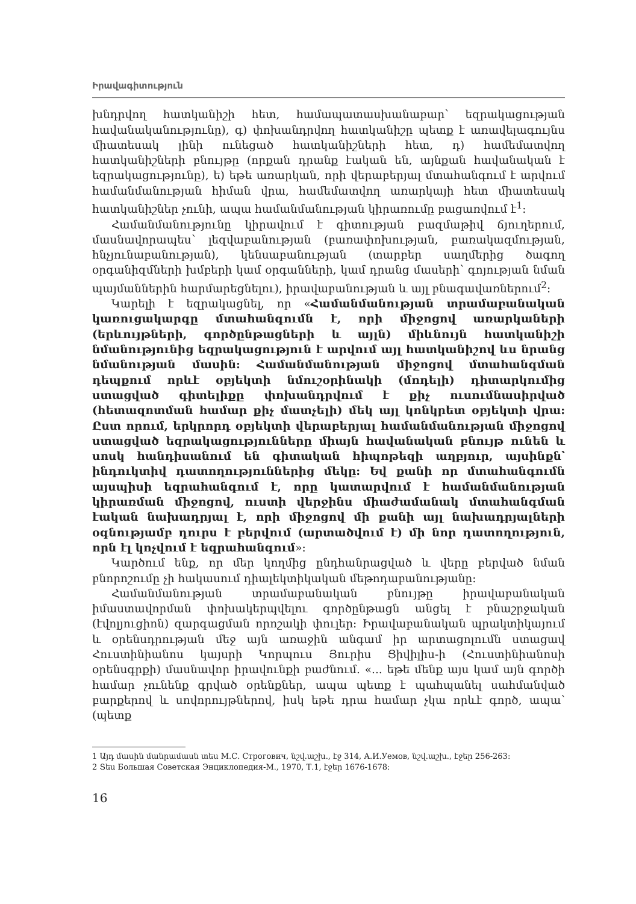Իրավագիտություն
խնդրվող հատկանիշի հետ, համապատասխանաբար՝ եզրակացության հավանականությունը), գ) փոխանդրվող հատկանիշը պետք է առավելագույնս միատեսակ լինի ունեցած հատկանիշների հետ, դ) համեմատվող հատկանիշների բնույթը (որքան դրանք էական են, այնքան հավանական է եզրակացությունը), ե) եթե առարկան, որի վերաբերյալ մտահանգում է արվում համանմանության հիման վրա, համեմատվող առարկայի հետ միատեսակ հատկանիշներ չունի, ապա համանմանության կիրառումը բացառվում է<sup>1</sup>:
Համանմանությունը կիրավում է գիտության բազմաթիվ ճյուղերում, մասնավորապես՝ լեզվաբանության (բառափոխության, բառակազմության, հնչյունաբանության), կենսաբանության (տարբեր սաղմերից ծագող օրգանիզմների խմբերի կամ օրգանների, կամ դրանց մասերի՝ գոյության նման պայմաններին հարմարեցնելու), իրավաբանության և այլ բնագավառներում<sup>2</sup>:
Կարելի է եզրակացնել, որ «Համանմանության տրամաբանական կառուցակարգը մտահանգումն է, որի միջոցով առարկաների (երևույթների, գործընթացների և այլն) միևնույն հատկանիշի նմանությունից եզրակացություն է արվում այլ հատկանիշով ևս նրանց նմանության մասին: Համանմանության միջոցով մտահանգման դեպքում որևէ օբյեկտի նմուշօրինակի (մոդելի) դիտարկումից ստացված գիտելիքը փոխանդրվում է քիչ ուսումնասիրված (հետազոտման համար քիչ մատչելի) մեկ այլ կոնկրետ օբյեկտի վրա: Ըստ որում, երկրորդ օբյեկտի վերաբերյալ համանմանության միջոցով ստացված եզրակացությունները միայն հավանական բնույթ ունեն և սոսկ հանդիսանում են գիտական հիպոթեզի աղբյուր, այսինքն՝ ինդուկտիվ դատողություններից մեկը: Եվ քանի որ մտահանգումն այսպիսի եզրահանգում է, որը կատարվում է համանմանության կիրառման միջոցով, ուստի վերջինս միաժամանակ մտահանգման էական նախադրյալ է, որի միջոցով մի քանի այլ նախադրյալների օգնությամբ դուրս է բերվում (արտածվում է) մի նոր դատողություն, որն էլ կոչվում է եզրահանգում»:
Կարծում ենք, որ մեր կողմից ընդհանրացված և վերը բերված նման բնորոշումը չի հակասում դիալեկտիկական մեթոդաբանությանը:
Համանմանության տրամաբանական բնույթը իրավաբանական իմաստավորման փոխակերպվելու գործընթացն անցել է բնաշրջական (էվոլյուցիոն) զարգացման որոշակի փուլեր: Իրավաբանական պրակտիկայում և օրենսդրության մեջ այն առաջին անգամ իր արտացոլումն ստացավ Հուստինիանոս կայսրի Կորպուս Յուրիս Ցիվիլիս-ի (Հուստինիանոսի օրենսգրքի) մասնավոր իրավունքի բաժնում. «... եթե մենք այս կամ այն գործի համար չունենք գրված օրենքներ, ապա պետք է պահպանել սահմանված բարքերով և սովորույթներով, իսկ եթե դրա համար չկա որևէ գործ, ապա՝ (պետք
1 Այդ մասին մանրամասն տես М.С. Строгович, նշվ.աշխ., էջ 314, А.И.Уемов, նշվ.աշխ., էջեր 256-263:
2 Տես Большая Советская Энциклопедия-М., 1970, Т.1, էջեր 1676-1678:
16